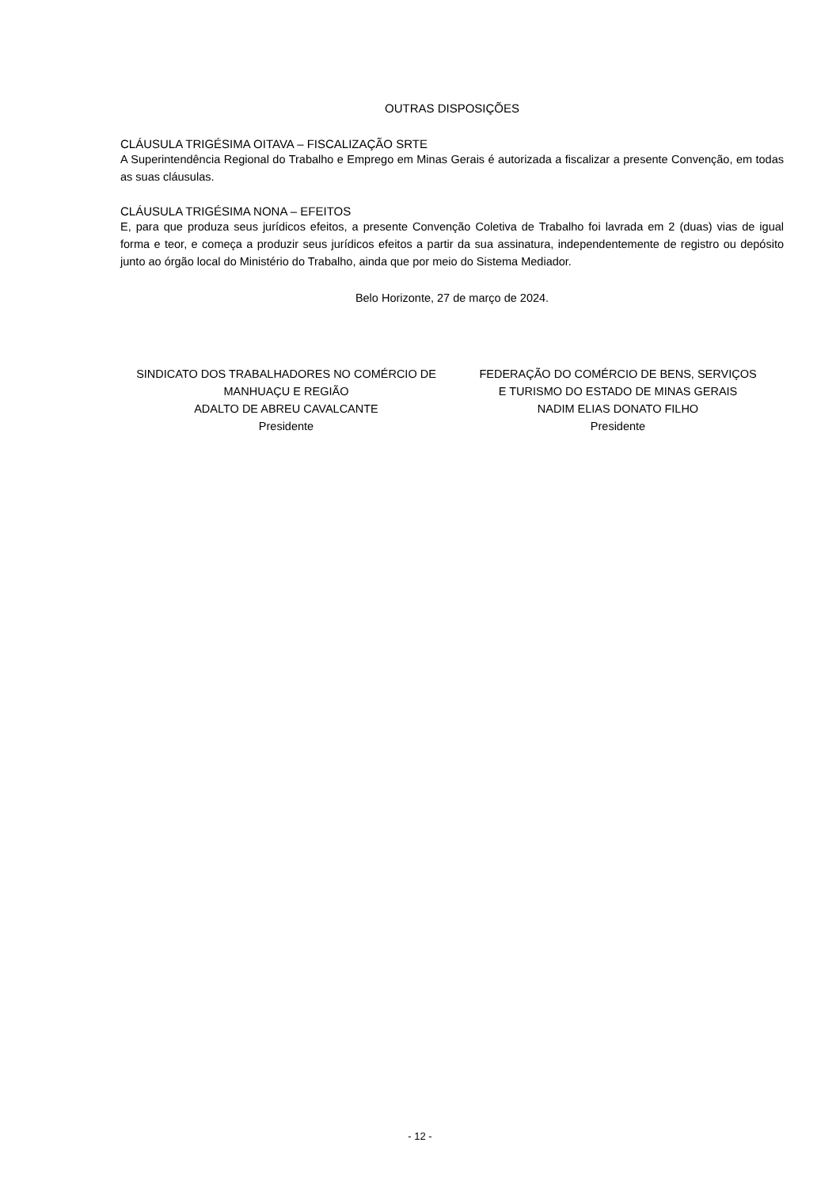OUTRAS DISPOSIÇÕES
CLÁUSULA TRIGÉSIMA OITAVA – FISCALIZAÇÃO SRTE
A Superintendência Regional do Trabalho e Emprego em Minas Gerais é autorizada a fiscalizar a presente Convenção, em todas as suas cláusulas.
CLÁUSULA TRIGÉSIMA NONA – EFEITOS
E, para que produza seus jurídicos efeitos, a presente Convenção Coletiva de Trabalho foi lavrada em 2 (duas) vias de igual forma e teor, e começa a produzir seus jurídicos efeitos a partir da sua assinatura, independentemente de registro ou depósito junto ao órgão local do Ministério do Trabalho, ainda que por meio do Sistema Mediador.
Belo Horizonte, 27 de março de 2024.
SINDICATO DOS TRABALHADORES NO COMÉRCIO DE
MANHUAÇU E REGIÃO
ADALTO DE ABREU CAVALCANTE
Presidente
FEDERAÇÃO DO COMÉRCIO DE BENS, SERVIÇOS
E TURISMO DO ESTADO DE MINAS GERAIS
NADIM ELIAS DONATO FILHO
Presidente
- 12 -